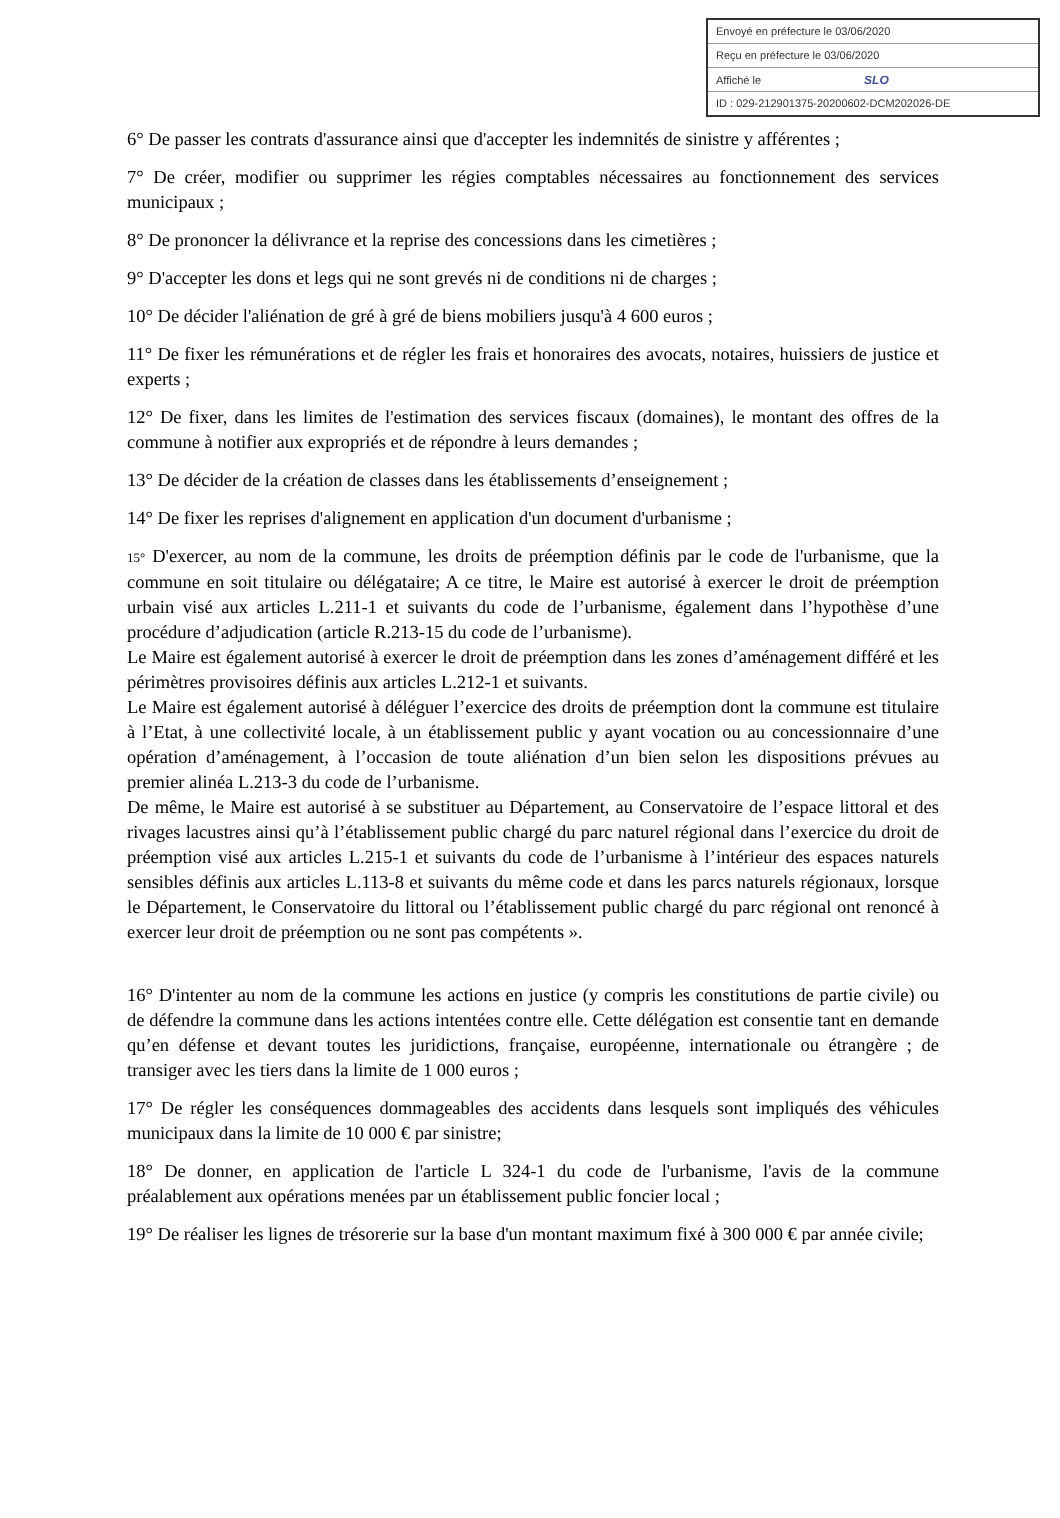Envoyé en préfecture le 03/06/2020
Reçu en préfecture le 03/06/2020
Affiché le SLO
ID : 029-212901375-20200602-DCM202026-DE
6° De passer les contrats d'assurance ainsi que d'accepter les indemnités de sinistre y afférentes ;
7° De créer, modifier ou supprimer les régies comptables nécessaires au fonctionnement des services municipaux ;
8° De prononcer la délivrance et la reprise des concessions dans les cimetières ;
9° D'accepter les dons et legs qui ne sont grevés ni de conditions ni de charges ;
10° De décider l'aliénation de gré à gré de biens mobiliers jusqu'à 4 600 euros ;
11° De fixer les rémunérations et de régler les frais et honoraires des avocats, notaires, huissiers de justice et experts ;
12° De fixer, dans les limites de l'estimation des services fiscaux (domaines), le montant des offres de la commune à notifier aux expropriés et de répondre à leurs demandes ;
13° De décider de la création de classes dans les établissements d’enseignement ;
14° De fixer les reprises d'alignement en application d'un document d'urbanisme ;
15° D'exercer, au nom de la commune, les droits de préemption définis par le code de l'urbanisme, que la commune en soit titulaire ou délégataire; A ce titre, le Maire est autorisé à exercer le droit de préemption urbain visé aux articles L.211-1 et suivants du code de l’urbanisme, également dans l’hypothèse d’une procédure d’adjudication (article R.213-15 du code de l’urbanisme).
Le Maire est également autorisé à exercer le droit de préemption dans les zones d’aménagement différé et les périmètres provisoires définis aux articles L.212-1 et suivants.
Le Maire est également autorisé à déléguer l’exercice des droits de préemption dont la commune est titulaire à l’Etat, à une collectivité locale, à un établissement public y ayant vocation ou au concessionnaire d’une opération d’aménagement, à l’occasion de toute aliénation d’un bien selon les dispositions prévues au premier alinéa L.213-3 du code de l’urbanisme.
De même, le Maire est autorisé à se substituer au Département, au Conservatoire de l’espace littoral et des rivages lacustres ainsi qu’à l’établissement public chargé du parc naturel régional dans l’exercice du droit de préemption visé aux articles L.215-1 et suivants du code de l’urbanisme à l’intérieur des espaces naturels sensibles définis aux articles L.113-8 et suivants du même code et dans les parcs naturels régionaux, lorsque le Département, le Conservatoire du littoral ou l’établissement public chargé du parc régional ont renoncé à exercer leur droit de préemption ou ne sont pas compétents ».
16° D'intenter au nom de la commune les actions en justice (y compris les constitutions de partie civile) ou de défendre la commune dans les actions intentées contre elle. Cette délégation est consentie tant en demande qu’en défense et devant toutes les juridictions, française, européenne, internationale ou étrangère ; de transiger avec les tiers dans la limite de 1 000 euros ;
17° De régler les conséquences dommageables des accidents dans lesquels sont impliqués des véhicules municipaux dans la limite de 10 000 € par sinistre;
18° De donner, en application de l'article L 324-1 du code de l'urbanisme, l'avis de la commune préalablement aux opérations menées par un établissement public foncier local ;
19° De réaliser les lignes de trésorerie sur la base d'un montant maximum fixé à 300 000 € par année civile;